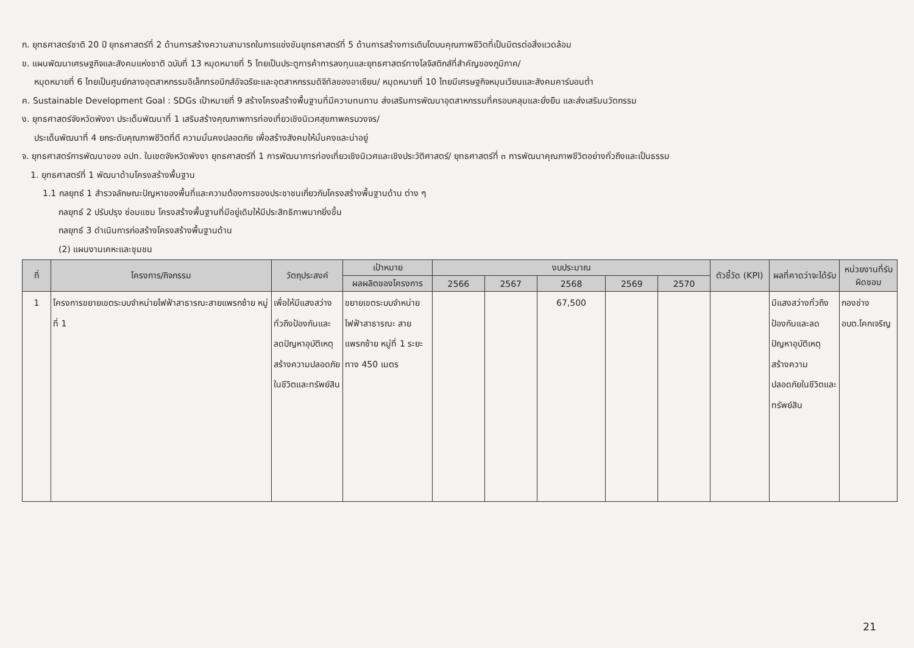ก. ยุทธศาสตร์ชาติ 20 ปี ยุทธศาสตร์ที่ 2 ด้านการสร้างความสามารถในการแข่งขันยุทธศาสตร์ที่ 5 ด้านการสร้างการเติบโตบนคุณภาพชีวิตที่เป็นมิตรต่อสิ่งแวดล้อม
ข. แผนพัฒนาเศรษฐกิจและสังคมแห่งชาติ ฉบับที่ 13 หมุดหมายที่ 5 ไทยเป็นประตูการค้าการลงทุนและยุทธศาสตร์ทางโลจิสติกส์ที่สำคัญของภูมิภาค/
หมุดหมายที่ 6 ไทยเป็นศูนย์กลางอุตสาหกรรมอิเล็กทรอนิกส์อัจฉริยะและอุตสาหกรรมดิจิทัลของอาเซียน/ หมุดหมายที่ 10 ไทยมีเศรษฐกิจหมุนเวียนและสังคมคาร์บอนต่ำ
ค. Sustainable Development Goal : SDGs เป้าหมายที่ 9 สร้างโครงสร้างพื้นฐานที่มีความทนทาน ส่งเสริมการพัฒนาอุตสาหกรรมที่ครอบคลุมและยั่งยืน และส่งเสริมนวัตกรรม
ง. ยุทธศาสตร์จังหวัดพังงา ประเด็นพัฒนาที่ 1 เสริมสร้างคุณภาพการท่องเที่ยวเชิงนิเวศสุขภาพครบวงจร/
ประเด็นพัฒนาที่ 4 ยกระดับคุณภาพชีวิตที่ดี ความมั่นคงปลอดภัย เพื่อสร้างสังคมให้มั่นคงและน่าอยู่
จ. ยุทธศาสตร์การพัฒนาของ อปท. ในเขตจังหวัดพังงา ยุทธศาสตร์ที่ 1 การพัฒนาการท่องเที่ยวเชิงนิเวศและเชิงประวัติศาสตร์/ ยุทธศาสตร์ที่ ๓ การพัฒนาคุณภาพชีวิตอย่างทั่วถึงและเป็นธรรม
1. ยุทธศาสตร์ที่ 1 พัฒนาด้านโครงสร้างพื้นฐาน
1.1 กลยุทธ์ 1 สำรวจลักษณะปัญหาของพื้นที่และความต้องการของประชาชนเกี่ยวกับโครงสร้างพื้นฐานด้าน ต่าง ๆ
กลยุทธ์ 2 ปรับปรุง ซ่อมแซม โครงสร้างพื้นฐานที่มีอยู่เดิมให้มีประสิทธิภาพมากยิ่งขึ้น
กลยุทธ์ 3 ดำเนินการก่อสร้างโครงสร้างพื้นฐานด้าน
(2) แผนงานเคหะและชุมชน
| ที่ | โครงการ/กิจกรรม | วัตถุประสงค์ | เป้าหมาย | งบประมาณ | | | | | ตัวชี้วัด (KPI) | ผลที่คาดว่าจะได้รับ | หน่วยงานที่รับผิดชอบ |
| --- | --- | --- | --- | --- | --- | --- | --- | --- | --- | --- | --- |
| | | | ผลผลิตของโครงการ | 2566 | 2567 | 2568 | 2569 | 2570 | | | |
| 1 | โครงการขยายเขตระบบจำหน่ายไฟฟ้าสาธารณะสายแพรกซ้าย หมู่ที่ 1 | เพื่อให้มีแสงสว่างทั่วถึงป้องกันและลดปัญหาอุบัติเหตุ สร้างความปลอดภัยในชีวิตและทรัพย์สิน | ขยายเขตระบบจำหน่ายไฟฟ้าสาธารณะ สายแพรกซ้าย หมู่ที่ 1 ระยะทาง 450 เมตร | | | 67,500 | | | | มีแสงสว่างทั่วถึงป้องกันและลดปัญหาอุบัติเหตุ สร้างความปลอดภัยในชีวิตและทรัพย์สิน | กองช่าง อบต.โคกเจริญ |
21